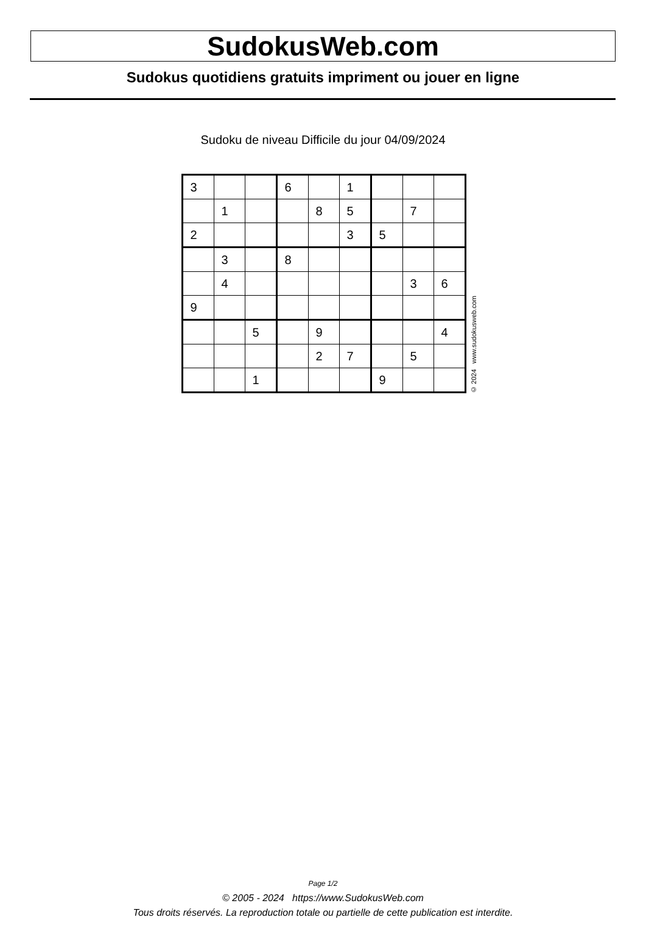SudokusWeb.com
Sudokus quotidiens gratuits impriment ou jouer en ligne
Sudoku de niveau Difficile du jour 04/09/2024
| 3 | | | 6 | | 1 | | | |
| | 1 | | | 8 | 5 | | 7 | |
| 2 | | | | | 3 | 5 | | |
| | 3 | | 8 | | | | | |
| | 4 | | | | | | 3 | 6 |
| 9 | | | | | | | | |
| | | 5 | | 9 | | | | 4 |
| | | | | 2 | 7 | | 5 | |
| | | 1 | | | | 9 | | |
© 2024 www.sudokusweb.com
Page 1/2
© 2005 - 2024 https://www.SudokusWeb.com
Tous droits réservés. La reproduction totale ou partielle de cette publication est interdite.